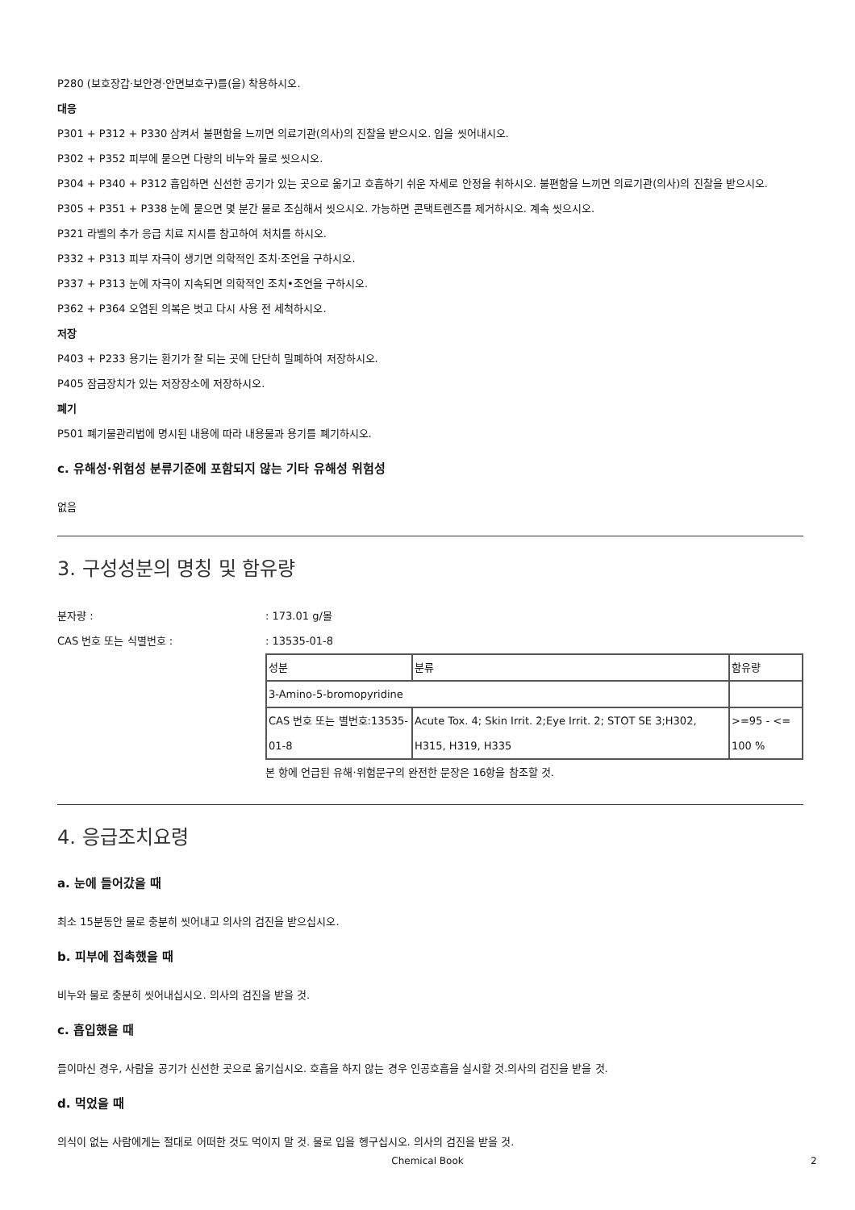P280 (보호장갑·보안경·안면보호구)를(을) 착용하시오.
대응
P301 + P312 + P330 삼켜서 불편함을 느끼면 의료기관(의사)의 진찰을 받으시오. 입을 씻어내시오.
P302 + P352 피부에 묻으면 다량의 비누와 물로 씻으시오.
P304 + P340 + P312 흡입하면 신선한 공기가 있는 곳으로 옮기고 호흡하기 쉬운 자세로 안정을 취하시오. 불편함을 느끼면 의료기관(의사)의 진찰을 받으시오.
P305 + P351 + P338 눈에 묻으면 몇 분간 물로 조심해서 씻으시오. 가능하면 콘택트렌즈를 제거하시오. 계속 씻으시오.
P321 라벨의 추가 응급 치료 지시를 참고하여 처치를 하시오.
P332 + P313 피부 자극이 생기면 의학적인 조치·조언을 구하시오.
P337 + P313 눈에 자극이 지속되면 의학적인 조치•조언을 구하시오.
P362 + P364 오염된 의복은 벗고 다시 사용 전 세척하시오.
저장
P403 + P233 용기는 환기가 잘 되는 곳에 단단히 밀폐하여 저장하시오.
P405 잠금장치가 있는 저장장소에 저장하시오.
폐기
P501 폐기물관리법에 명시된 내용에 따라 내용물과 용기를 폐기하시오.
c. 유해성·위험성 분류기준에 포함되지 않는 기타 유해성 위험성
없음
3. 구성성분의 명칭 및 함유량
분자량 :: 173.01 g/몰
CAS 번호 또는 식별번호 :: 13535-01-8
| 성분 | 분류 | 함유량 |
| 3-Amino-5-bromopyridine | | |
| CAS 번호 또는 별번호:13535-01-8 | Acute Tox. 4; Skin Irrit. 2;Eye Irrit. 2; STOT SE 3;H302, H315, H319, H335 | >=95 - <= 100 % |
본 항에 언급된 유해·위험문구의 완전한 문장은 16항을 참조할 것.
4. 응급조치요령
a. 눈에 들어갔을 때
최소 15분동안 물로 충분히 씻어내고 의사의 검진을 받으십시오.
b. 피부에 접촉했을 때
비누와 물로 충분히 씻어내십시오. 의사의 검진을 받을 것.
c. 흡입했을 때
들이마신 경우, 사람을 공기가 신선한 곳으로 옮기십시오. 호흡을 하지 않는 경우 인공호흡을 실시할 것.의사의 검진을 받을 것.
d. 먹었을 때
의식이 없는 사람에게는 절대로 어떠한 것도 먹이지 말 것. 물로 입을 헹구십시오. 의사의 검진을 받을 것.
Chemical Book 2